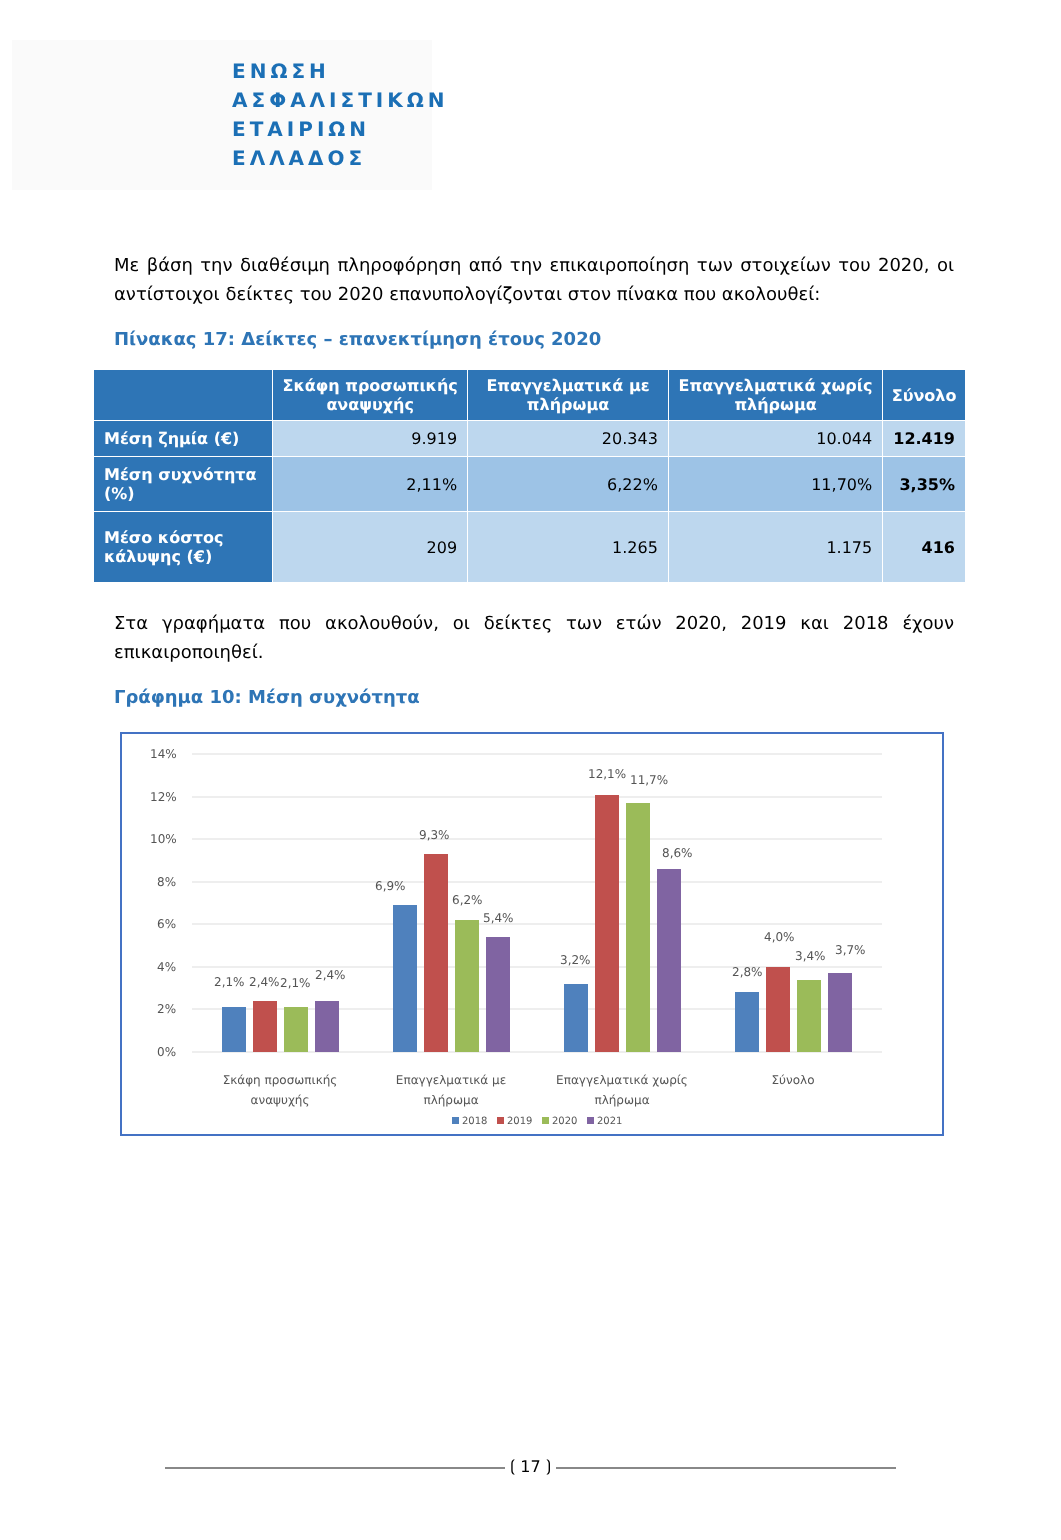ΕΝΩΣΗ
ΑΣΦΑΛΙΣΤΙΚΩΝ
ΕΤΑΙΡΙΩΝ
ΕΛΛΑΔΟΣ
Με βάση την διαθέσιμη πληροφόρηση από την επικαιροποίηση των στοιχείων του 2020, οι αντίστοιχοι δείκτες του 2020 επανυπολογίζονται στον πίνακα που ακολουθεί:
Πίνακας 17: Δείκτες – επανεκτίμηση έτους 2020
| | Σκάφη προσωπικής αναψυχής | Επαγγελματικά με πλήρωμα | Επαγγελματικά χωρίς πλήρωμα | Σύνολο |
| --- | --- | --- | --- | --- |
| Μέση ζημία (€) | 9.919 | 20.343 | 10.044 | 12.419 |
| Μέση συχνότητα (%) | 2,11% | 6,22% | 11,70% | 3,35% |
| Μέσο κόστος κάλυψης (€) | 209 | 1.265 | 1.175 | 416 |
Στα γραφήματα που ακολουθούν, οι δείκτες των ετών 2020, 2019 και 2018 έχουν επικαιροποιηθεί.
Γράφημα 10: Μέση συχνότητα
14%
12%
10%
8%
6%
4%
2%
0%
2,1%
2,4%
2,1%
2,4%
6,9%
9,3%
6,2%
5,4%
3,2%
12,1%
11,7%
8,6%
2,8%
4,0%
3,4%
3,7%
Σκάφη προσωπικής
αναψυχής
Επαγγελματικά με
πλήρωμα
Επαγγελματικά χωρίς
πλήρωμα
Σύνολο
2018
2019
2020
2021
⟮ 17 ⟯